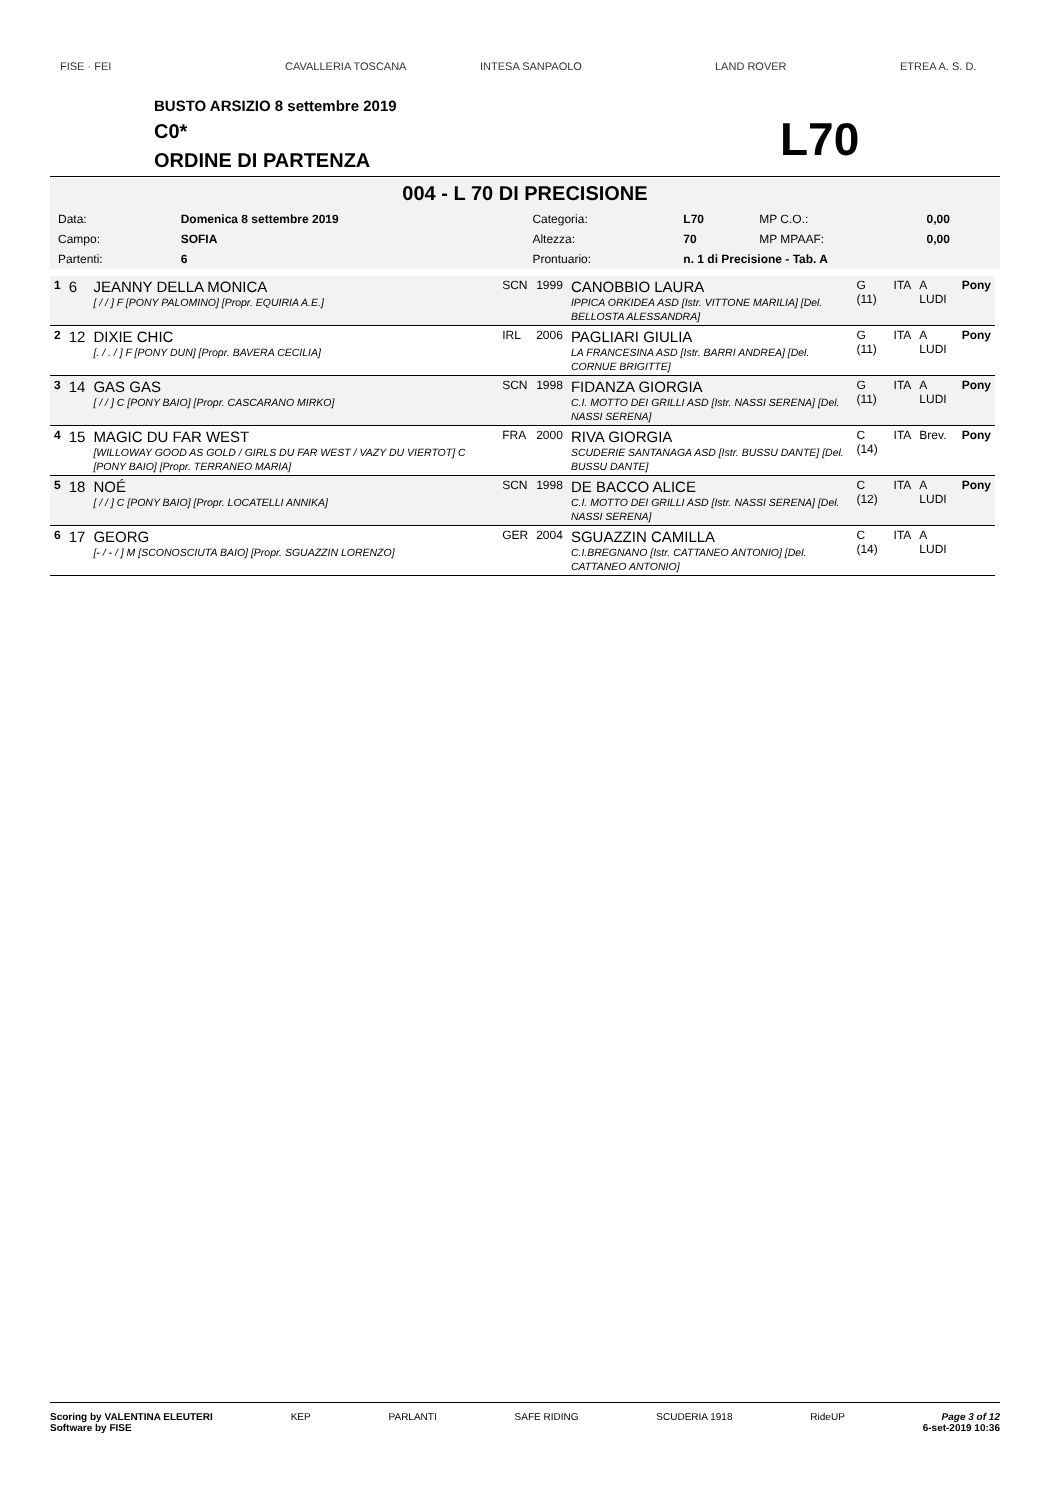FISE · FEI CAVALLERIA TOSCANA INTESA SANPAOLO LAND ROVER ETREA A. S. D.
BUSTO ARSIZIO 8 settembre 2019
C0*
ORDINE DI PARTENZA
L70
004 - L 70 DI PRECISIONE
| Data: | Domenica 8 settembre 2019 | Categoria: | L70 | MP C.O.: | 0,00 |
| Campo: | SOFIA | Altezza: | 70 | MP MPAAF: | 0,00 |
| Partenti: | 6 | Prontuario: | n. 1 di Precisione - Tab. A | | |
| 1 | 6 | JEANNY DELLA MONICA [ / / ] F [PONY PALOMINO] [Propr. EQUIRIA A.E.] | SCN | 1999 | CANOBBIO LAURA IPPICA ORKIDEA ASD [Istr. VITTONE MARILIA] [Del. BELLOSTA ALESSANDRA] | G (11) | ITA | A LUDI | Pony |
| 2 | 12 | DIXIE CHIC [. / . / ] F [PONY DUN] [Propr. BAVERA CECILIA] | IRL | 2006 | PAGLIARI GIULIA LA FRANCESINA ASD [Istr. BARRI ANDREA] [Del. CORNUE BRIGITTE] | G (11) | ITA | A LUDI | Pony |
| 3 | 14 | GAS GAS [ / / ] C [PONY BAIO] [Propr. CASCARANO MIRKO] | SCN | 1998 | FIDANZA GIORGIA C.I. MOTTO DEI GRILLI ASD [Istr. NASSI SERENA] [Del. NASSI SERENA] | G (11) | ITA | A LUDI | Pony |
| 4 | 15 | MAGIC DU FAR WEST [WILLOWAY GOOD AS GOLD / GIRLS DU FAR WEST / VAZY DU VIERTOT] C [PONY BAIO] [Propr. TERRANEO MARIA] | FRA | 2000 | RIVA GIORGIA SCUDERIE SANTANAGA ASD [Istr. BUSSU DANTE] [Del. BUSSU DANTE] | C (14) | ITA | Brev. | Pony |
| 5 | 18 | NOÉ [ / / ] C [PONY BAIO] [Propr. LOCATELLI ANNIKA] | SCN | 1998 | DE BACCO ALICE C.I. MOTTO DEI GRILLI ASD [Istr. NASSI SERENA] [Del. NASSI SERENA] | C (12) | ITA | A LUDI | Pony |
| 6 | 17 | GEORG [- / - / ] M [SCONOSCIUTA BAIO] [Propr. SGUAZZIN LORENZO] | GER | 2004 | SGUAZZIN CAMILLA C.I.BREGNANO [Istr. CATTANEO ANTONIO] [Del. CATTANEO ANTONIO] | C (14) | ITA | A LUDI | |
Scoring by VALENTINA ELEUTERI
Software by FISE KEP PARLANTI SAFE RIDING SCUDERIA 1918 RideUP Page 3 of 12
6-set-2019 10:36